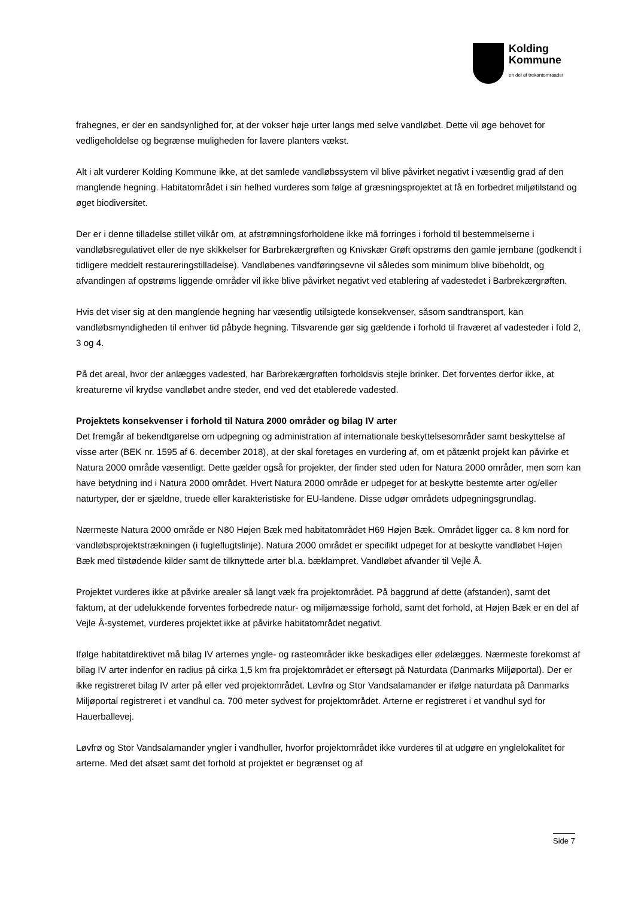Kolding
Kommune
en del af trekantomraadet
frahegnes, er der en sandsynlighed for, at der vokser høje urter langs med selve vandløbet. Dette vil øge behovet for vedligeholdelse og begrænse muligheden for lavere planters vækst.
Alt i alt vurderer Kolding Kommune ikke, at det samlede vandløbssystem vil blive påvirket negativt i væsentlig grad af den manglende hegning. Habitatområdet i sin helhed vurderes som følge af græsningsprojektet at få en forbedret miljøtilstand og øget biodiversitet.
Der er i denne tilladelse stillet vilkår om, at afstrømningsforholdene ikke må forringes i forhold til bestemmelserne i vandløbsregulativet eller de nye skikkelser for Barbrekærgrøften og Knivskær Grøft opstrøms den gamle jernbane (godkendt i tidligere meddelt restaureringstilladelse). Vandløbenes vandføringsevne vil således som minimum blive bibeholdt, og afvandingen af opstrøms liggende områder vil ikke blive påvirket negativt ved etablering af vadestedet i Barbrekærgrøften.
Hvis det viser sig at den manglende hegning har væsentlig utilsigtede konsekvenser, såsom sandtransport, kan vandløbsmyndigheden til enhver tid påbyde hegning. Tilsvarende gør sig gældende i forhold til fraværet af vadesteder i fold 2, 3 og 4.
På det areal, hvor der anlægges vadested, har Barbrekærgrøften forholdsvis stejle brinker. Det forventes derfor ikke, at kreaturerne vil krydse vandløbet andre steder, end ved det etablerede vadested.
Projektets konsekvenser i forhold til Natura 2000 områder og bilag IV arter
Det fremgår af bekendtgørelse om udpegning og administration af internationale beskyttelsesområder samt beskyttelse af visse arter (BEK nr. 1595 af 6. december 2018), at der skal foretages en vurdering af, om et påtænkt projekt kan påvirke et Natura 2000 område væsentligt. Dette gælder også for projekter, der finder sted uden for Natura 2000 områder, men som kan have betydning ind i Natura 2000 området. Hvert Natura 2000 område er udpeget for at beskytte bestemte arter og/eller naturtyper, der er sjældne, truede eller karakteristiske for EU-landene. Disse udgør områdets udpegningsgrundlag.
Nærmeste Natura 2000 område er N80 Højen Bæk med habitatområdet H69 Højen Bæk. Området ligger ca. 8 km nord for vandløbsprojektstrækningen (i fugleflugtslinje). Natura 2000 området er specifikt udpeget for at beskytte vandløbet Højen Bæk med tilstødende kilder samt de tilknyttede arter bl.a. bæklampret. Vandløbet afvander til Vejle Å.
Projektet vurderes ikke at påvirke arealer så langt væk fra projektområdet. På baggrund af dette (afstanden), samt det faktum, at der udelukkende forventes forbedrede natur- og miljømæssige forhold, samt det forhold, at Højen Bæk er en del af Vejle Å-systemet, vurderes projektet ikke at påvirke habitatområdet negativt.
Ifølge habitatdirektivet må bilag IV arternes yngle- og rasteområder ikke beskadiges eller ødelægges. Nærmeste forekomst af bilag IV arter indenfor en radius på cirka 1,5 km fra projektområdet er eftersøgt på Naturdata (Danmarks Miljøportal). Der er ikke registreret bilag IV arter på eller ved projektområdet. Løvfrø og Stor Vandsalamander er ifølge naturdata på Danmarks Miljøportal registreret i et vandhul ca. 700 meter sydvest for projektområdet. Arterne er registreret i et vandhul syd for Hauerballevej.
Løvfrø og Stor Vandsalamander yngler i vandhuller, hvorfor projektområdet ikke vurderes til at udgøre en ynglelokalitet for arterne. Med det afsæt samt det forhold at projektet er begrænset og af
Side 7